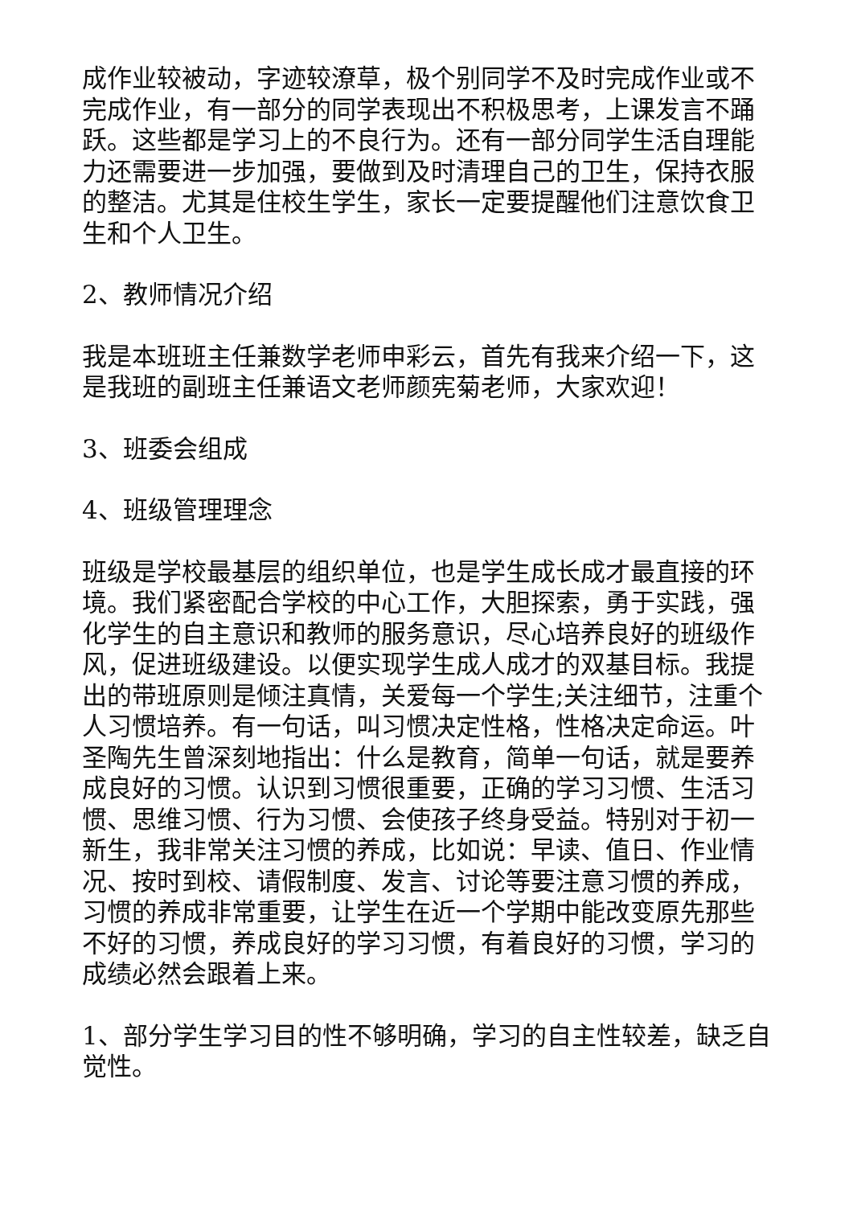成作业较被动，字迹较潦草，极个别同学不及时完成作业或不完成作业，有一部分的同学表现出不积极思考，上课发言不踊跃。这些都是学习上的不良行为。还有一部分同学生活自理能力还需要进一步加强，要做到及时清理自己的卫生，保持衣服的整洁。尤其是住校生学生，家长一定要提醒他们注意饮食卫生和个人卫生。
2、教师情况介绍
我是本班班主任兼数学老师申彩云，首先有我来介绍一下，这是我班的副班主任兼语文老师颜宪菊老师，大家欢迎！
3、班委会组成
4、班级管理理念
班级是学校最基层的组织单位，也是学生成长成才最直接的环境。我们紧密配合学校的中心工作，大胆探索，勇于实践，强化学生的自主意识和教师的服务意识，尽心培养良好的班级作风，促进班级建设。以便实现学生成人成才的双基目标。我提出的带班原则是倾注真情，关爱每一个学生;关注细节，注重个人习惯培养。有一句话，叫习惯决定性格，性格决定命运。叶圣陶先生曾深刻地指出：什么是教育，简单一句话，就是要养成良好的习惯。认识到习惯很重要，正确的学习习惯、生活习惯、思维习惯、行为习惯、会使孩子终身受益。特别对于初一新生，我非常关注习惯的养成，比如说：早读、值日、作业情况、按时到校、请假制度、发言、讨论等要注意习惯的养成，习惯的养成非常重要，让学生在近一个学期中能改变原先那些不好的习惯，养成良好的学习习惯，有着良好的习惯，学习的成绩必然会跟着上来。
1、部分学生学习目的性不够明确，学习的自主性较差，缺乏自觉性。